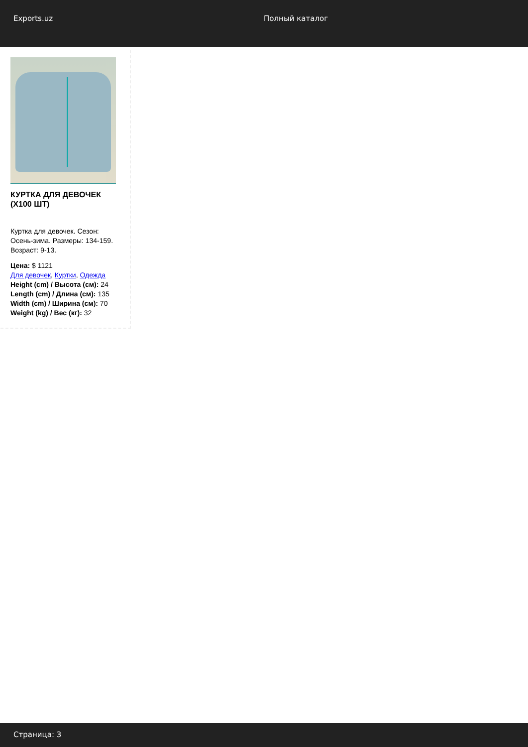Exports.uz Полный каталог
КУРТКА ДЛЯ ДЕВОЧЕК (X100 ШТ)
Куртка для девочек. Сезон: Осень-зима. Размеры: 134-159. Возраст: 9-13.
Цена: $ 1121
Для девочек, Куртки, Одежда
Height (cm) / Высота (см): 24
Length (cm) / Длина (см): 135
Width (cm) / Ширина (см): 70
Weight (kg) / Вес (кг): 32
Страница: 3